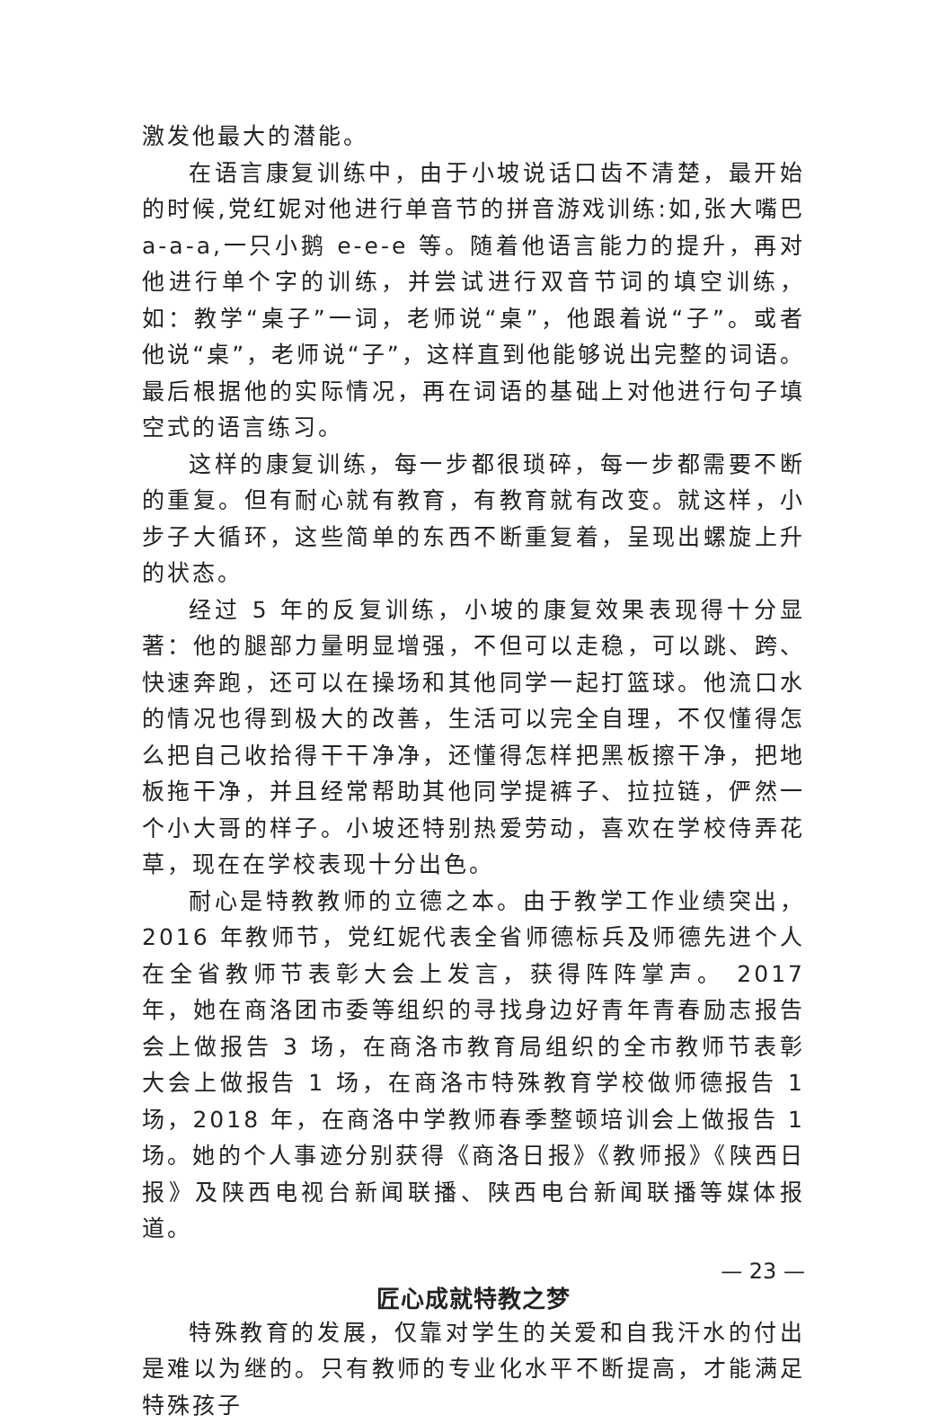激发他最大的潜能。
在语言康复训练中，由于小坡说话口齿不清楚，最开始的时候,党红妮对他进行单音节的拼音游戏训练:如,张大嘴巴 a-a-a,一只小鹅 e-e-e 等。随着他语言能力的提升，再对他进行单个字的训练，并尝试进行双音节词的填空训练，如：教学“桌子”一词，老师说“桌”，他跟着说“子”。或者他说“桌”，老师说“子”，这样直到他能够说出完整的词语。最后根据他的实际情况，再在词语的基础上对他进行句子填空式的语言练习。
这样的康复训练，每一步都很琐碎，每一步都需要不断的重复。但有耐心就有教育，有教育就有改变。就这样，小步子大循环，这些简单的东西不断重复着，呈现出螺旋上升的状态。
经过 5 年的反复训练，小坡的康复效果表现得十分显著：他的腿部力量明显增强，不但可以走稳，可以跳、跨、快速奔跑，还可以在操场和其他同学一起打篮球。他流口水的情况也得到极大的改善，生活可以完全自理，不仅懂得怎么把自己收拾得干干净净，还懂得怎样把黑板擦干净，把地板拖干净，并且经常帮助其他同学提裤子、拉拉链，俨然一个小大哥的样子。小坡还特别热爱劳动，喜欢在学校侍弄花草，现在在学校表现十分出色。
耐心是特教教师的立德之本。由于教学工作业绩突出，2016 年教师节，党红妮代表全省师德标兵及师德先进个人在全省教师节表彰大会上发言，获得阵阵掌声。 2017 年，她在商洛团市委等组织的寻找身边好青年青春励志报告会上做报告 3 场，在商洛市教育局组织的全市教师节表彰大会上做报告 1 场，在商洛市特殊教育学校做师德报告 1 场，2018 年，在商洛中学教师春季整顿培训会上做报告 1 场。她的个人事迹分别获得《商洛日报》《教师报》《陕西日报》及陕西电视台新闻联播、陕西电台新闻联播等媒体报道。
匠心成就特教之梦
特殊教育的发展，仅靠对学生的关爱和自我汗水的付出是难以为继的。只有教师的专业化水平不断提高，才能满足特殊孩子
— 23 —